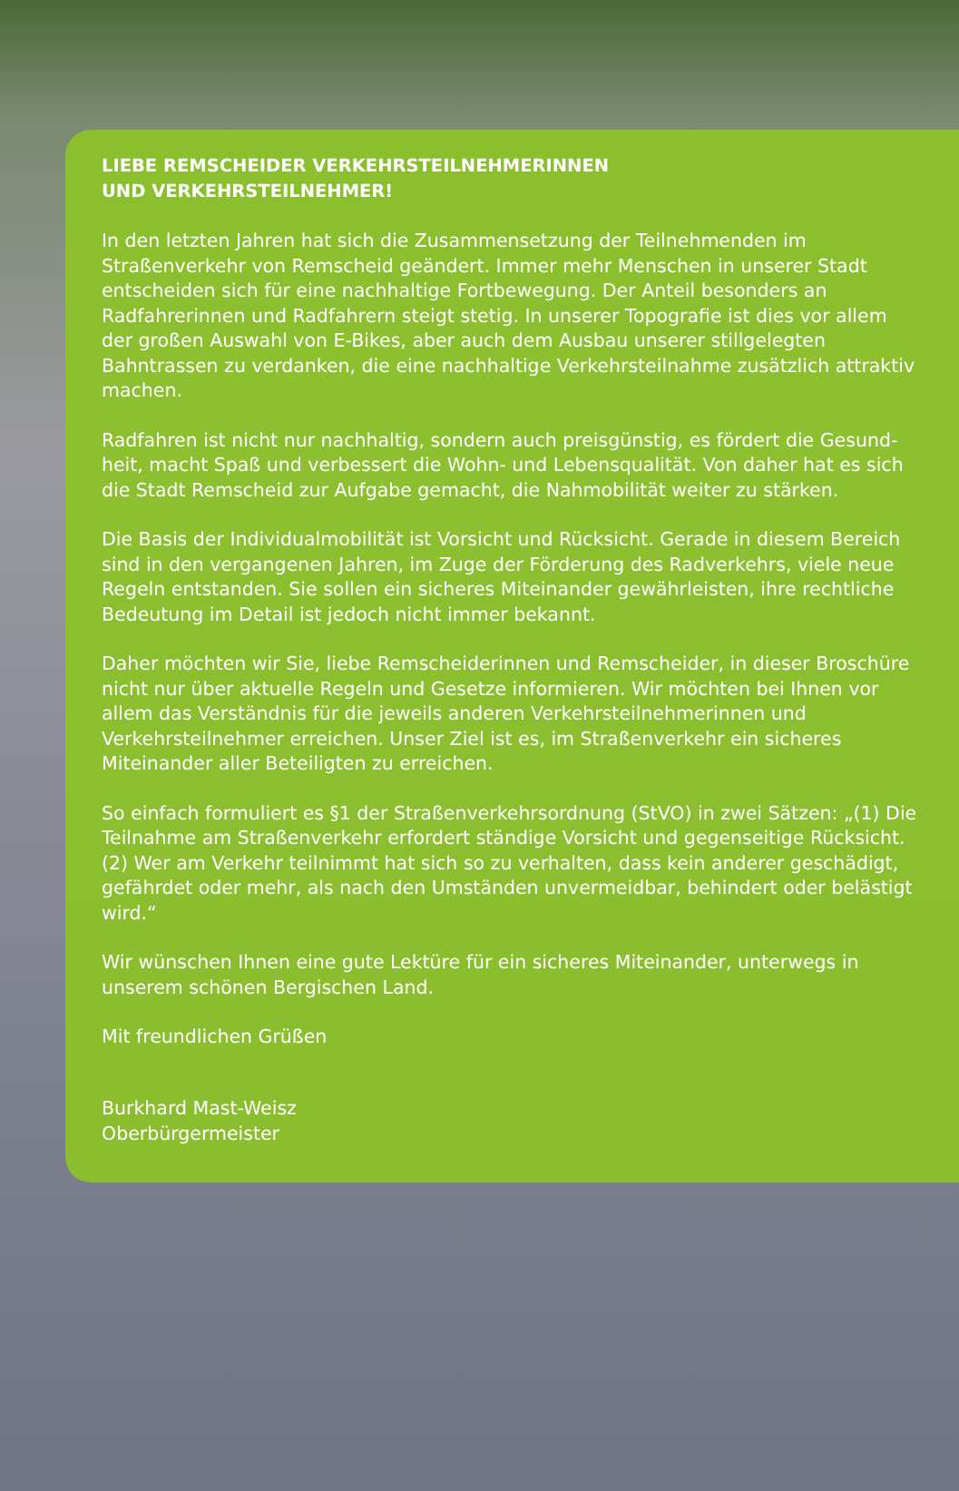LIEBE REMSCHEIDER VERKEHRSTEILNEHMERINNEN
UND VERKEHRSTEILNEHMER!
In den letzten Jahren hat sich die Zusammensetzung der Teilnehmenden im Straßenverkehr von Remscheid geändert. Immer mehr Menschen in unserer Stadt entscheiden sich für eine nachhaltige Fortbewegung. Der Anteil besonders an Radfahrerinnen und Radfahrern steigt stetig. In unserer Topografie ist dies vor allem der großen Auswahl von E-Bikes, aber auch dem Ausbau unserer stillgelegten Bahntrassen zu verdanken, die eine nachhaltige Verkehrsteilnahme zusätzlich attraktiv machen.
Radfahren ist nicht nur nachhaltig, sondern auch preisgünstig, es fördert die Gesund­heit, macht Spaß und verbessert die Wohn- und Lebensqualität. Von daher hat es sich die Stadt Remscheid zur Aufgabe gemacht, die Nahmobilität weiter zu stärken.
Die Basis der Individualmobilität ist Vorsicht und Rücksicht. Gerade in diesem Bereich sind in den vergangenen Jahren, im Zuge der Förderung des Radverkehrs, viele neue Regeln entstanden. Sie sollen ein sicheres Miteinander gewährleisten, ihre rechtliche Bedeutung im Detail ist jedoch nicht immer bekannt.
Daher möchten wir Sie, liebe Remscheiderinnen und Remscheider, in dieser Broschüre nicht nur über aktuelle Regeln und Gesetze informieren. Wir möchten bei Ihnen vor allem das Verständnis für die jeweils anderen Verkehrsteilnehmerinnen und Verkehrsteilnehmer erreichen. Unser Ziel ist es, im Straßenverkehr ein sicheres Miteinander aller Beteiligten zu erreichen.
So einfach formuliert es §1 der Straßenverkehrsordnung (StVO) in zwei Sätzen: „(1) Die Teilnahme am Straßenverkehr erfordert ständige Vorsicht und gegenseitige Rücksicht. (2) Wer am Verkehr teilnimmt hat sich so zu verhalten, dass kein anderer geschädigt, gefährdet oder mehr, als nach den Umständen unvermeidbar, behindert oder belästigt wird.“
Wir wünschen Ihnen eine gute Lektüre für ein sicheres Miteinander, unterwegs in unserem schönen Bergischen Land.
Mit freundlichen Grüßen
Burkhard Mast-Weisz
Oberbürgermeister